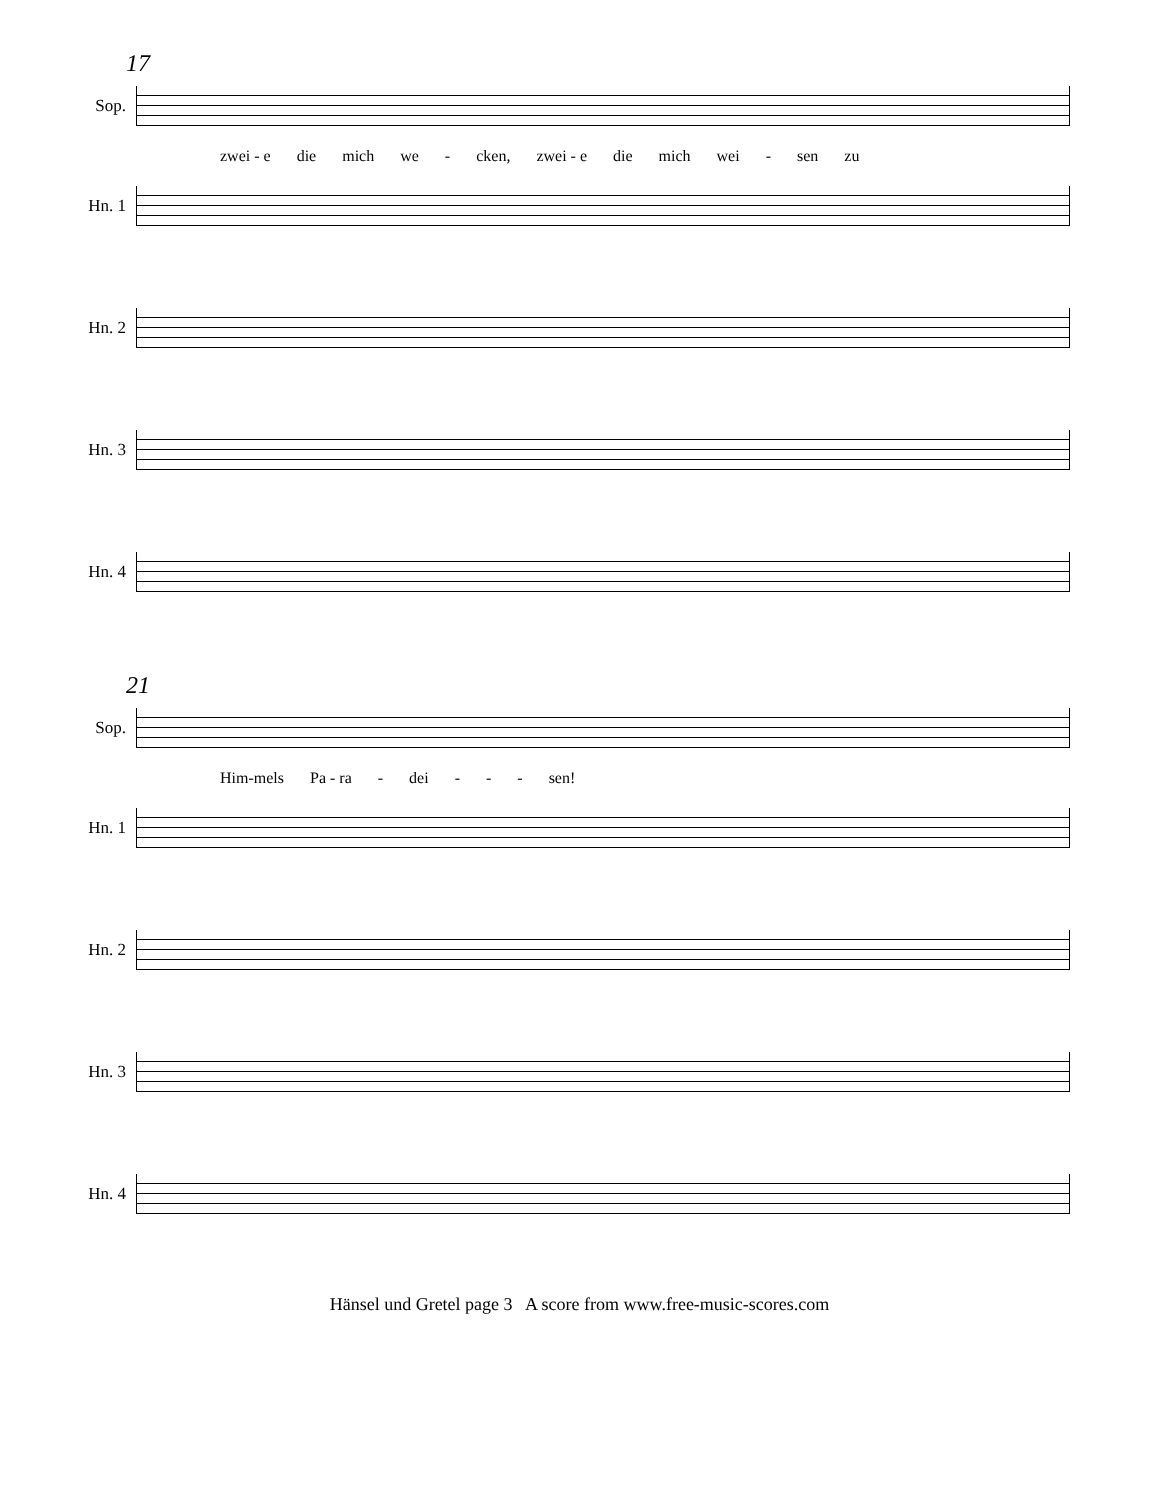17
Sop.
zwei - e die mich we - cken, zwei - e die mich wei - sen zu
Hn. 1
Hn. 2
Hn. 3
Hn. 4
21
Sop.
Him-mels Pa - ra - dei - - - sen!
Hn. 1
Hn. 2
Hn. 3
Hn. 4
Hänsel und Gretel page 3 A score from www.free-music-scores.com